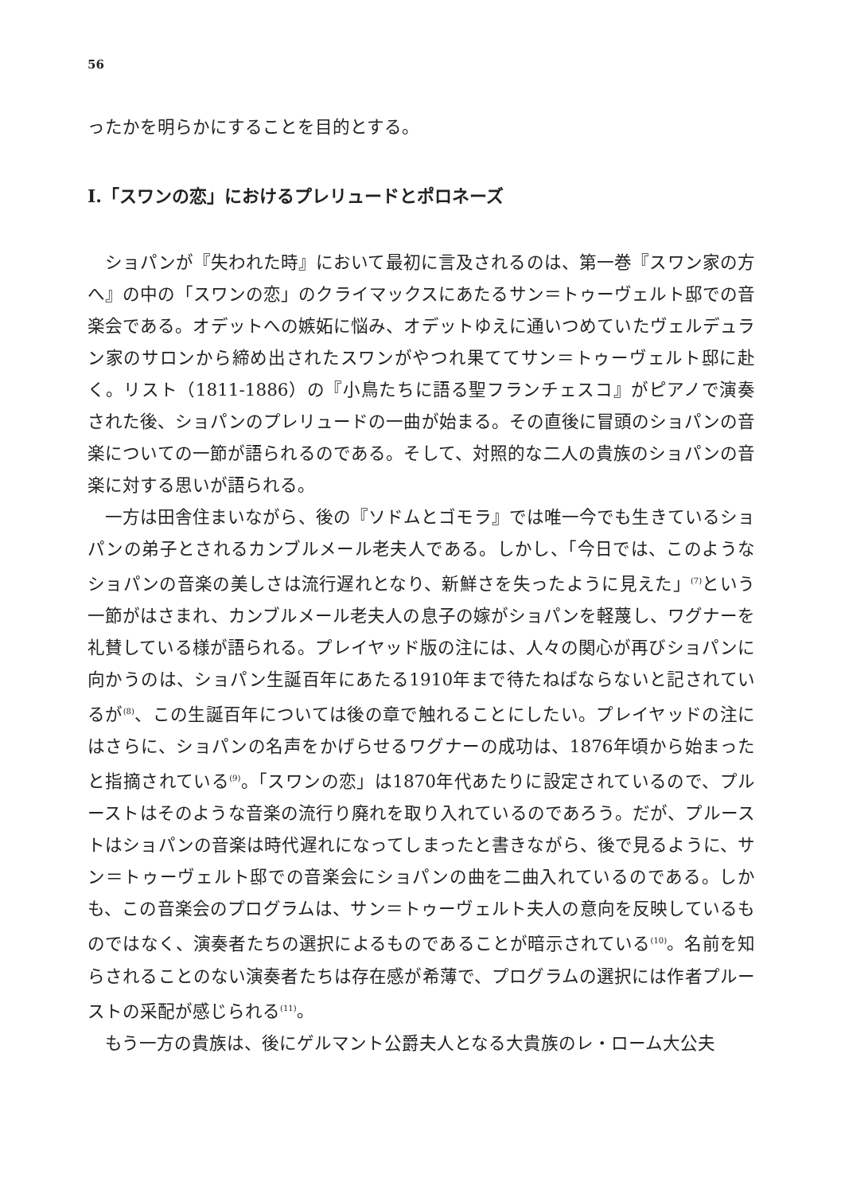56
ったかを明らかにすることを目的とする。
I.「スワンの恋」におけるプレリュードとポロネーズ
ショパンが『失われた時』において最初に言及されるのは、第一巻『スワン家の方へ』の中の「スワンの恋」のクライマックスにあたるサン＝トゥーヴェルト邸での音楽会である。オデットへの嫉妬に悩み、オデットゆえに通いつめていたヴェルデュラン家のサロンから締め出されたスワンがやつれ果ててサン＝トゥーヴェルト邸に赴く。リスト（1811-1886）の『小鳥たちに語る聖フランチェスコ』がピアノで演奏された後、ショパンのプレリュードの一曲が始まる。その直後に冒頭のショパンの音楽についての一節が語られるのである。そして、対照的な二人の貴族のショパンの音楽に対する思いが語られる。
一方は田舎住まいながら、後の『ソドムとゴモラ』では唯一今でも生きているショパンの弟子とされるカンブルメール老夫人である。しかし、「今日では、このようなショパンの音楽の美しさは流行遅れとなり、新鮮さを失ったように見えた」<sup>(7)</sup>という一節がはさまれ、カンブルメール老夫人の息子の嫁がショパンを軽蔑し、ワグナーを礼賛している様が語られる。プレイヤッド版の注には、人々の関心が再びショパンに向かうのは、ショパン生誕百年にあたる1910年まで待たねばならないと記されているが<sup>(8)</sup>、この生誕百年については後の章で触れることにしたい。プレイヤッドの注にはさらに、ショパンの名声をかげらせるワグナーの成功は、1876年頃から始まったと指摘されている<sup>(9)</sup>。「スワンの恋」は1870年代あたりに設定されているので、プルーストはそのような音楽の流行り廃れを取り入れているのであろう。だが、プルーストはショパンの音楽は時代遅れになってしまったと書きながら、後で見るように、サン＝トゥーヴェルト邸での音楽会にショパンの曲を二曲入れているのである。しかも、この音楽会のプログラムは、サン＝トゥーヴェルト夫人の意向を反映しているものではなく、演奏者たちの選択によるものであることが暗示されている<sup>(10)</sup>。名前を知らされることのない演奏者たちは存在感が希薄で、プログラムの選択には作者プルーストの采配が感じられる<sup>(11)</sup>。
もう一方の貴族は、後にゲルマント公爵夫人となる大貴族のレ・ローム大公夫